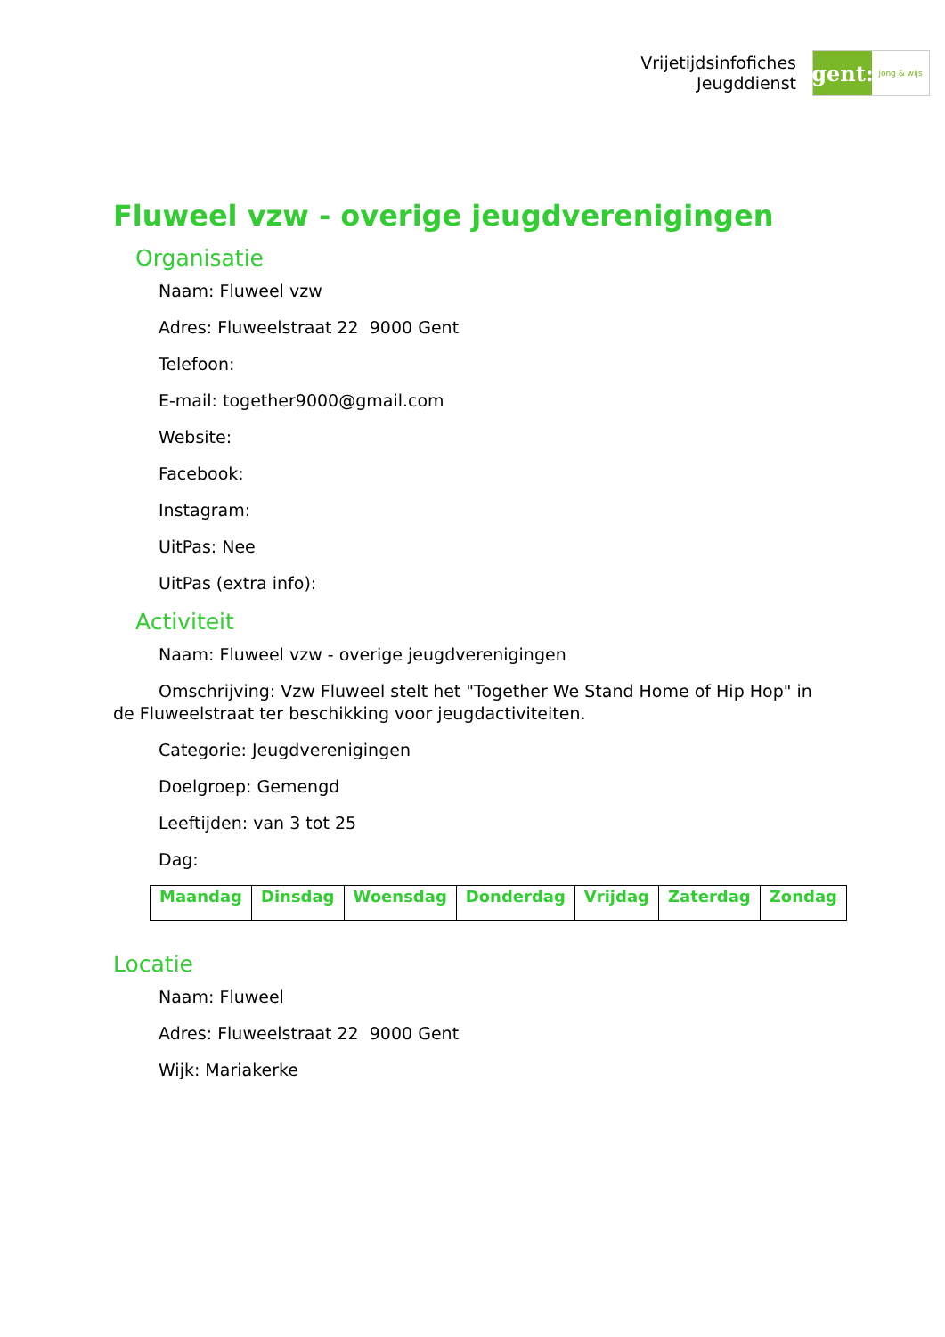Vrijetijdsinfofiches
Jeugddienst
gent:
jong & wijs
Fluweel vzw - overige jeugdverenigingen
Organisatie
Naam: Fluweel vzw
Adres: Fluweelstraat 22 9000 Gent
Telefoon:
E-mail: together9000@gmail.com
Website:
Facebook:
Instagram:
UitPas: Nee
UitPas (extra info):
Activiteit
Naam: Fluweel vzw - overige jeugdverenigingen
Omschrijving: Vzw Fluweel stelt het "Together We Stand Home of Hip Hop" in de Fluweelstraat ter beschikking voor jeugdactiviteiten.
Categorie: Jeugdverenigingen
Doelgroep: Gemengd
Leeftijden: van 3 tot 25
Dag:
| Maandag | Dinsdag | Woensdag | Donderdag | Vrijdag | Zaterdag | Zondag |
Locatie
Naam: Fluweel
Adres: Fluweelstraat 22 9000 Gent
Wijk: Mariakerke